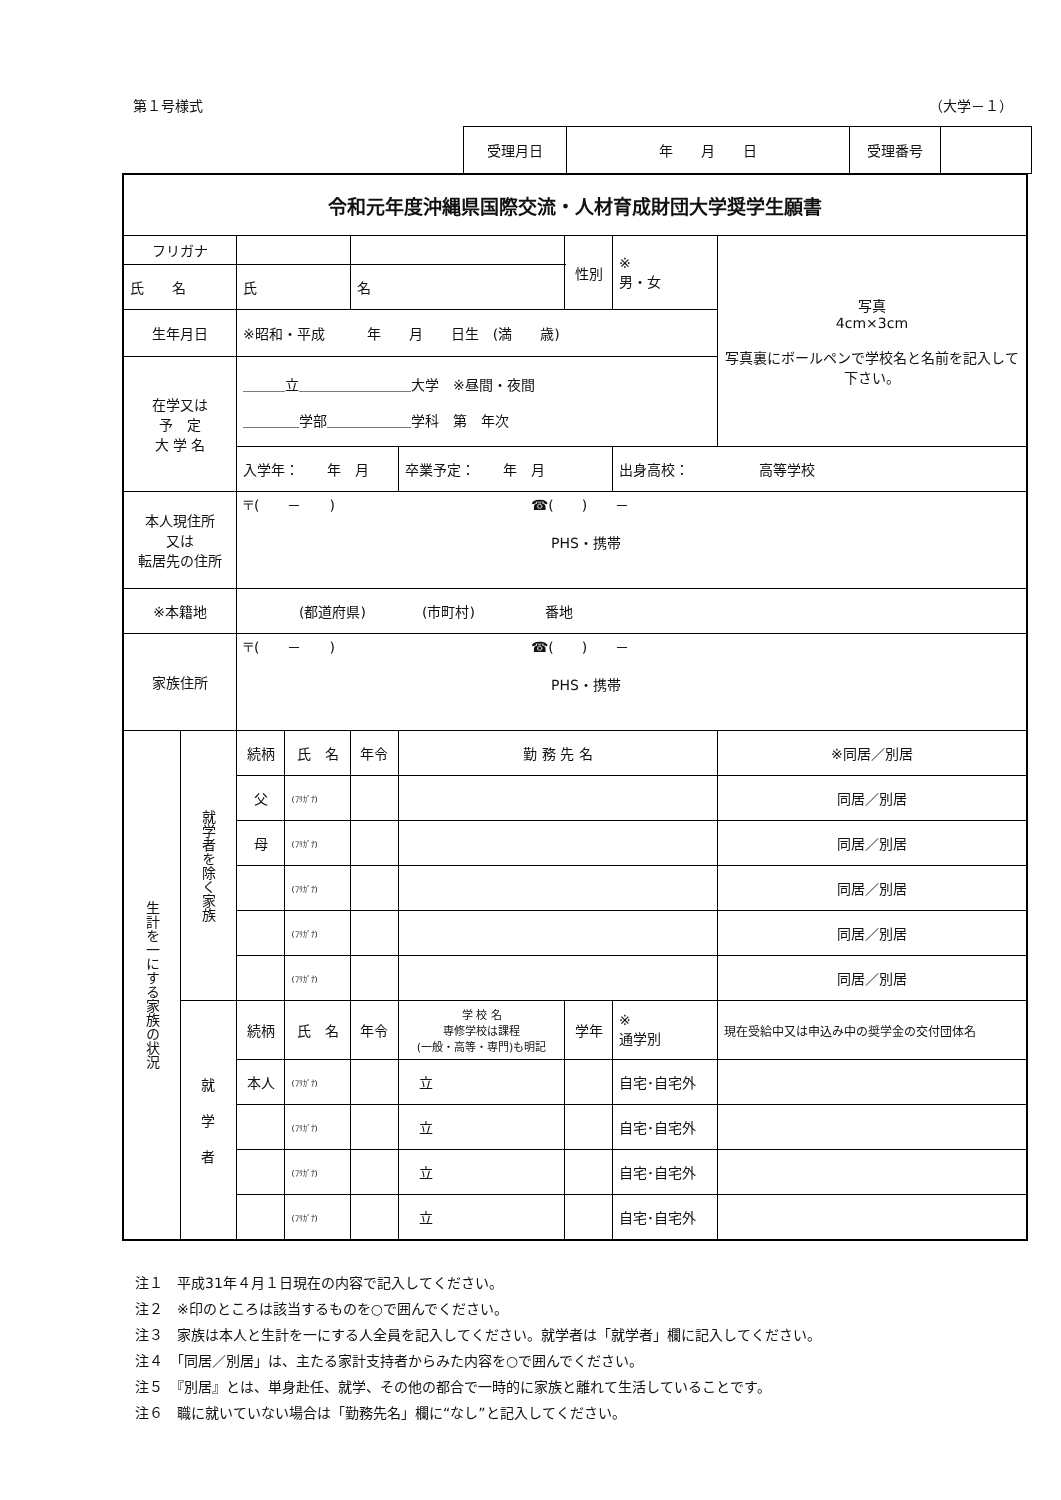第１号様式 （大学－１）
| 受理月日 | 年 月 日 | 受理番号 | |
| 令和元年度沖縄県国際交流・人材育成財団大学奨学生願書 | | | | | | | | |
| フリガナ | | | | | | 性別 | ※ 男・女 | 写真 4cm×3cm 写真裏にボールペンで学校名と名前を記入して下さい。 |
| 氏 名 | | 氏 | | 名 | | | | |
| 生年月日 | | ※昭和・平成 年 月 日生 (満 歳) | | | | | | |
| 在学又は 予 定 大 学 名 | | ＿＿＿立＿＿＿＿＿＿＿＿大学 ※昼間・夜間 ＿＿＿＿学部＿＿＿＿＿＿学科 第 年次 | | | | | | |
| | | 入学年： 年 月 | | | 卒業予定： 年 月 | | 出身高校： 高等学校 | |
| 本人現住所 又は 転居先の住所 | | 〒( － ) ☎( ) － PHS・携帯 | | | | | | |
| ※本籍地 | | (都道府県) (市町村) 番地 | | | | | | |
| 家族住所 | | 〒( － ) ☎( ) － PHS・携帯 | | | | | | |
| 生計を一にする家族の状況 | 就学者を除く家族 | 続柄 | 氏 名 | 年令 | 勤 務 先 名 | | | ※同居／別居 |
| | | 父 | (ﾌﾘｶﾞﾅ) | | | | | 同居／別居 |
| | | 母 | (ﾌﾘｶﾞﾅ) | | | | | 同居／別居 |
| | | | (ﾌﾘｶﾞﾅ) | | | | | 同居／別居 |
| | | | (ﾌﾘｶﾞﾅ) | | | | | 同居／別居 |
| | | | (ﾌﾘｶﾞﾅ) | | | | | 同居／別居 |
| | 就 学 者 | 続柄 | 氏 名 | 年令 | 学 校 名 専修学校は課程 (一般・高等・専門)も明記 | 学年 | ※ 通学別 | 現在受給中又は申込み中の奨学金の交付団体名 |
| | | 本人 | (ﾌﾘｶﾞﾅ) | | 立 | | 自宅･自宅外 | |
| | | | (ﾌﾘｶﾞﾅ) | | 立 | | 自宅･自宅外 | |
| | | | (ﾌﾘｶﾞﾅ) | | 立 | | 自宅･自宅外 | |
| | | | (ﾌﾘｶﾞﾅ) | | 立 | | 自宅･自宅外 | |
注１　平成31年４月１日現在の内容で記入してください。
注２　※印のところは該当するものを○で囲んでください。
注３　家族は本人と生計を一にする人全員を記入してください。就学者は「就学者」欄に記入してください。
注４　「同居／別居」は、主たる家計支持者からみた内容を○で囲んでください。
注５　『別居』とは、単身赴任、就学、その他の都合で一時的に家族と離れて生活していることです。
注６　職に就いていない場合は「勤務先名」欄に“なし”と記入してください。